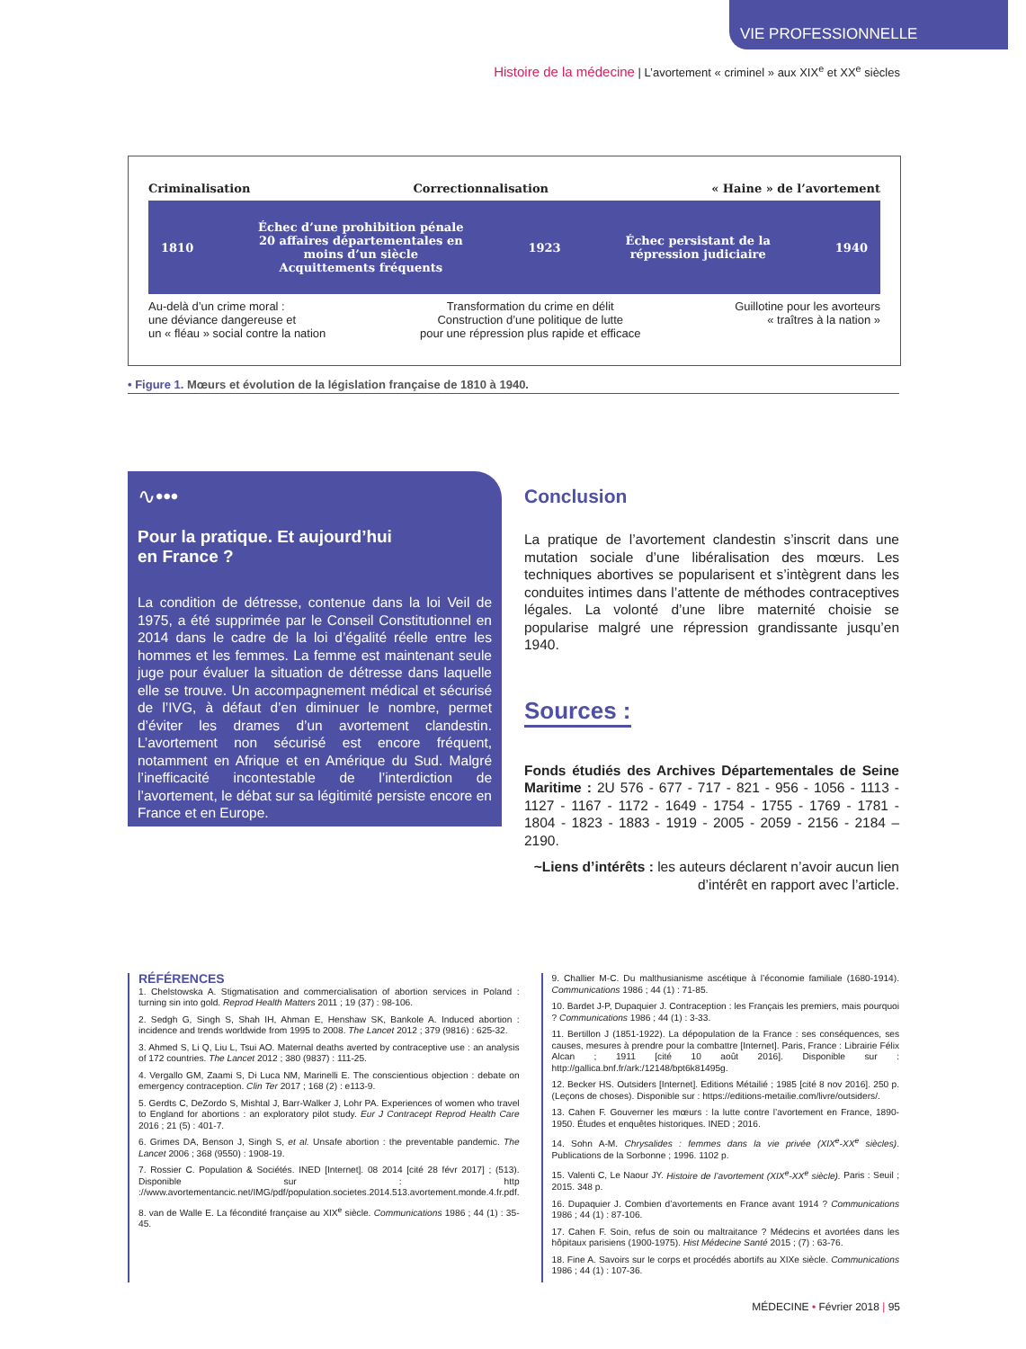VIE PROFESSIONNELLE
Histoire de la médecine | L’avortement « criminel » aux XIX<sup>e</sup> et XX<sup>e</sup> siècles
Criminalisation Correctionnalisation « Haine » de l’avortement
1810 Échec d’une prohibition pénale
20 affaires départementales en
moins d’un siècle
Acquittements fréquents 1923 Échec persistant de la
répression judiciaire 1940
Au-delà d’un crime moral :
une déviance dangereuse et
un « fléau » social contre la nation Transformation du crime en délit
Construction d’une politique de lutte
pour une répression plus rapide et efficace Guillotine pour les avorteurs
« traîtres à la nation »
• Figure 1. Mœurs et évolution de la législation française de 1810 à 1940.
∿•••
Pour la pratique. Et aujourd’hui
en France ?
La condition de détresse, contenue dans la loi Veil de 1975, a été supprimée par le Conseil Constitutionnel en 2014 dans le cadre de la loi d’égalité réelle entre les hommes et les femmes. La femme est maintenant seule juge pour évaluer la situation de détresse dans laquelle elle se trouve. Un accompagnement médical et sécurisé de l’IVG, à défaut d’en diminuer le nombre, permet d’éviter les drames d’un avortement clandestin. L’avortement non sécurisé est encore fréquent, notamment en Afrique et en Amérique du Sud. Malgré l’inefficacité incontestable de l’interdiction de l’avortement, le débat sur sa légitimité persiste encore en France et en Europe.
Conclusion
La pratique de l’avortement clandestin s’inscrit dans une mutation sociale d’une libéralisation des mœurs. Les techniques abortives se popularisent et s’intègrent dans les conduites intimes dans l’attente de méthodes contraceptives légales. La volonté d’une libre maternité choisie se popularise malgré une répression grandissante jusqu’en 1940.
Sources :
Fonds étudiés des Archives Départementales de Seine Maritime : 2U 576 - 677 - 717 - 821 - 956 - 1056 - 1113 - 1127 - 1167 - 1172 - 1649 - 1754 - 1755 - 1769 - 1781 - 1804 - 1823 - 1883 - 1919 - 2005 - 2059 - 2156 - 2184 – 2190.
~Liens d’intérêts : les auteurs déclarent n’avoir aucun lien d’intérêt en rapport avec l’article.
RÉFÉRENCES
1. Chelstowska A. Stigmatisation and commercialisation of abortion services in Poland : turning sin into gold. Reprod Health Matters 2011 ; 19 (37) : 98-106.
2. Sedgh G, Singh S, Shah IH, Ahman E, Henshaw SK, Bankole A. Induced abortion : incidence and trends worldwide from 1995 to 2008. The Lancet 2012 ; 379 (9816) : 625-32.
3. Ahmed S, Li Q, Liu L, Tsui AO. Maternal deaths averted by contraceptive use : an analysis of 172 countries. The Lancet 2012 ; 380 (9837) : 111-25.
4. Vergallo GM, Zaami S, Di Luca NM, Marinelli E. The conscientious objection : debate on emergency contraception. Clin Ter 2017 ; 168 (2) : e113-9.
5. Gerdts C, DeZordo S, Mishtal J, Barr-Walker J, Lohr PA. Experiences of women who travel to England for abortions : an exploratory pilot study. Eur J Contracept Reprod Health Care 2016 ; 21 (5) : 401-7.
6. Grimes DA, Benson J, Singh S, et al. Unsafe abortion : the preventable pandemic. The Lancet 2006 ; 368 (9550) : 1908-19.
7. Rossier C. Population & Sociétés. INED [Internet]. 08 2014 [cité 28 févr 2017] ; (513). Disponible sur : http ://www.avortementancic.net/IMG/pdf/population.societes.2014.513.avortement.monde.4.fr.pdf.
8. van de Walle E. La fécondité française au XIX<sup>e</sup> siècle. Communications 1986 ; 44 (1) : 35-45.
9. Challier M-C. Du malthusianisme ascétique à l’économie familiale (1680-1914). Communications 1986 ; 44 (1) : 71-85.
10. Bardet J-P, Dupaquier J. Contraception : les Français les premiers, mais pourquoi ? Communications 1986 ; 44 (1) : 3-33.
11. Bertillon J (1851-1922). La dépopulation de la France : ses conséquences, ses causes, mesures à prendre pour la combattre [Internet]. Paris, France : Librairie Félix Alcan ; 1911 [cité 10 août 2016]. Disponible sur : http://gallica.bnf.fr/ark:/12148/bpt6k81495g.
12. Becker HS. Outsiders [Internet]. Editions Métailié ; 1985 [cité 8 nov 2016]. 250 p. (Leçons de choses). Disponible sur : https://editions-metailie.com/livre/outsiders/.
13. Cahen F. Gouverner les mœurs : la lutte contre l’avortement en France, 1890-1950. Études et enquêtes historiques. INED ; 2016.
14. Sohn A-M. Chrysalides : femmes dans la vie privée (XIX<sup>e</sup>-XX<sup>e</sup> siècles). Publications de la Sorbonne ; 1996. 1102 p.
15. Valenti C, Le Naour JY. Histoire de l’avortement (XIX<sup>e</sup>-XX<sup>e</sup> siècle). Paris : Seuil ; 2015. 348 p.
16. Dupaquier J. Combien d’avortements en France avant 1914 ? Communications 1986 ; 44 (1) : 87-106.
17. Cahen F. Soin, refus de soin ou maltraitance ? Médecins et avortées dans les hôpitaux parisiens (1900-1975). Hist Médecine Santé 2015 ; (7) : 63-76.
18. Fine A. Savoirs sur le corps et procédés abortifs au XIXe siècle. Communications 1986 ; 44 (1) : 107-36.
MÉDECINE • Février 2018 | 95